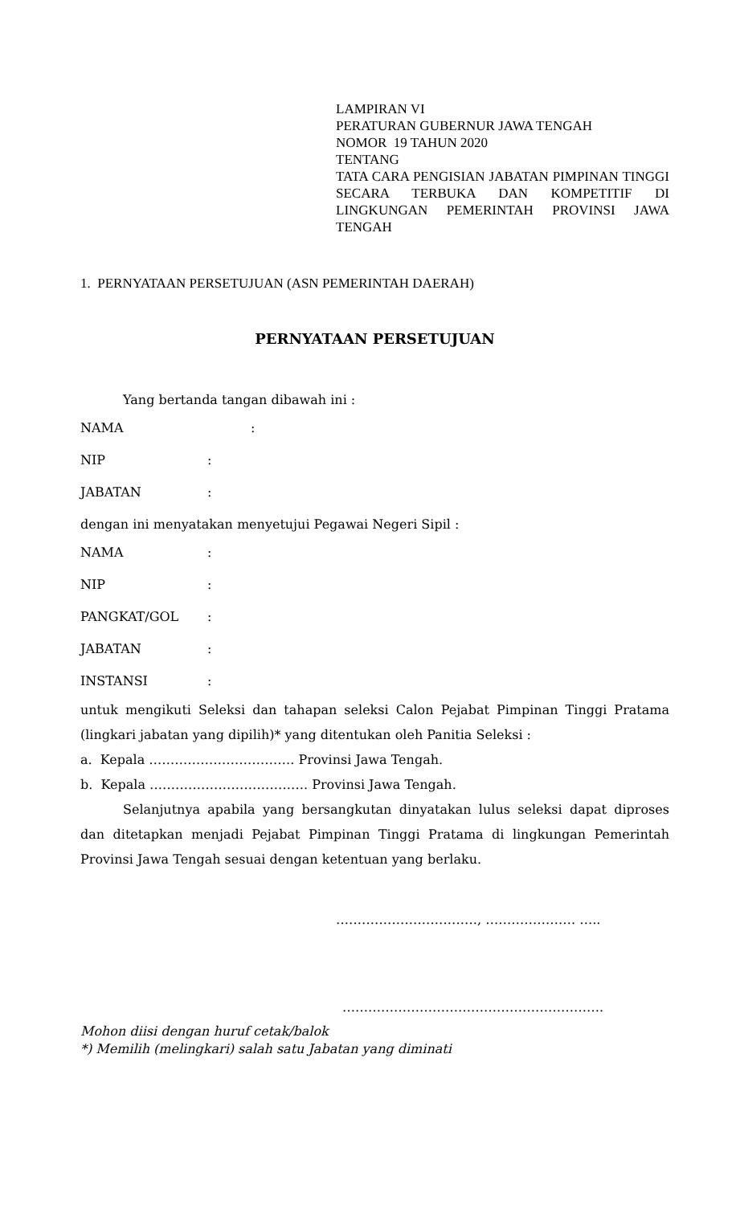LAMPIRAN VI
PERATURAN GUBERNUR JAWA TENGAH
NOMOR 19 TAHUN 2020
TENTANG
TATA CARA PENGISIAN JABATAN PIMPINAN TINGGI SECARA TERBUKA DAN KOMPETITIF DI LINGKUNGAN PEMERINTAH PROVINSI JAWA TENGAH
1. PERNYATAAN PERSETUJUAN (ASN PEMERINTAH DAERAH)
PERNYATAAN PERSETUJUAN
Yang bertanda tangan dibawah ini :
NAMA:
NIP:
JABATAN:
dengan ini menyatakan menyetujui Pegawai Negeri Sipil :
NAMA:
NIP:
PANGKAT/GOL:
JABATAN:
INSTANSI:
untuk mengikuti Seleksi dan tahapan seleksi Calon Pejabat Pimpinan Tinggi Pratama (lingkari jabatan yang dipilih)* yang ditentukan oleh Panitia Seleksi :
a. Kepala ……………………………. Provinsi Jawa Tengah.
b. Kepala ………………………………. Provinsi Jawa Tengah.
Selanjutnya apabila yang bersangkutan dinyatakan lulus seleksi dapat diproses dan ditetapkan menjadi Pejabat Pimpinan Tinggi Pratama di lingkungan Pemerintah Provinsi Jawa Tengah sesuai dengan ketentuan yang berlaku.
……………………………, ………………… …..
…………………………………………………….
Mohon diisi dengan huruf cetak/balok
*) Memilih (melingkari) salah satu Jabatan yang diminati